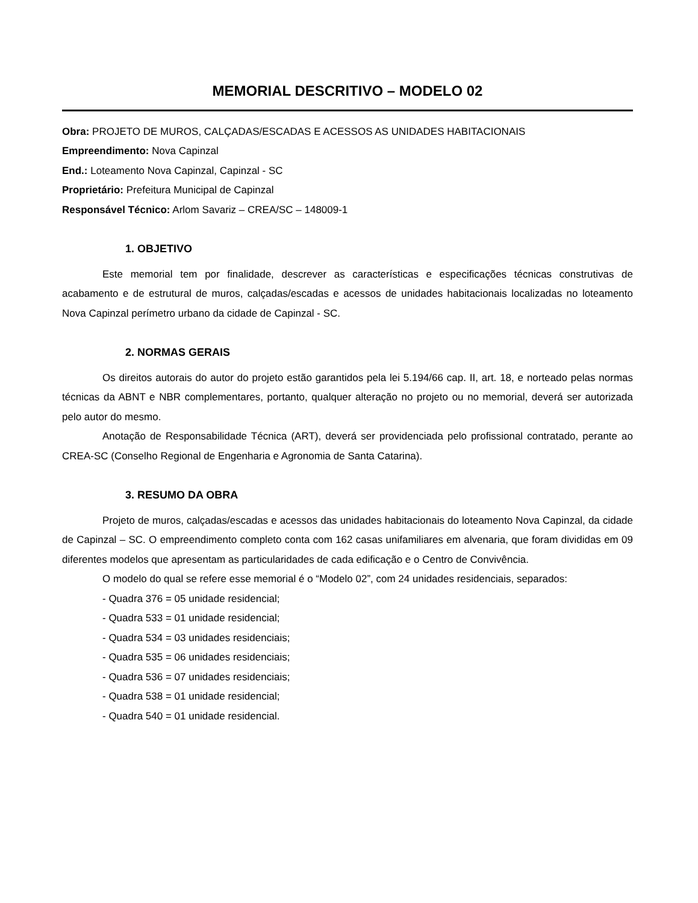MEMORIAL DESCRITIVO – MODELO 02
Obra: PROJETO DE MUROS, CALÇADAS/ESCADAS E ACESSOS AS UNIDADES HABITACIONAIS
Empreendimento: Nova Capinzal
End.: Loteamento Nova Capinzal, Capinzal - SC
Proprietário: Prefeitura Municipal de Capinzal
Responsável Técnico: Arlom Savariz – CREA/SC – 148009-1
1. OBJETIVO
Este memorial tem por finalidade, descrever as características e especificações técnicas construtivas de acabamento e de estrutural de muros, calçadas/escadas e acessos de unidades habitacionais localizadas no loteamento Nova Capinzal perímetro urbano da cidade de Capinzal - SC.
2. NORMAS GERAIS
Os direitos autorais do autor do projeto estão garantidos pela lei 5.194/66 cap. II, art. 18, e norteado pelas normas técnicas da ABNT e NBR complementares, portanto, qualquer alteração no projeto ou no memorial, deverá ser autorizada pelo autor do mesmo.
Anotação de Responsabilidade Técnica (ART), deverá ser providenciada pelo profissional contratado, perante ao CREA-SC (Conselho Regional de Engenharia e Agronomia de Santa Catarina).
3. RESUMO DA OBRA
Projeto de muros, calçadas/escadas e acessos das unidades habitacionais do loteamento Nova Capinzal, da cidade de Capinzal – SC. O empreendimento completo conta com 162 casas unifamiliares em alvenaria, que foram divididas em 09 diferentes modelos que apresentam as particularidades de cada edificação e o Centro de Convivência.
O modelo do qual se refere esse memorial é o “Modelo 02”, com 24 unidades residenciais, separados:
- Quadra 376 = 05 unidade residencial;
- Quadra 533 = 01 unidade residencial;
- Quadra 534 = 03 unidades residenciais;
- Quadra 535 = 06 unidades residenciais;
- Quadra 536 = 07 unidades residenciais;
- Quadra 538 = 01 unidade residencial;
- Quadra 540 = 01 unidade residencial.